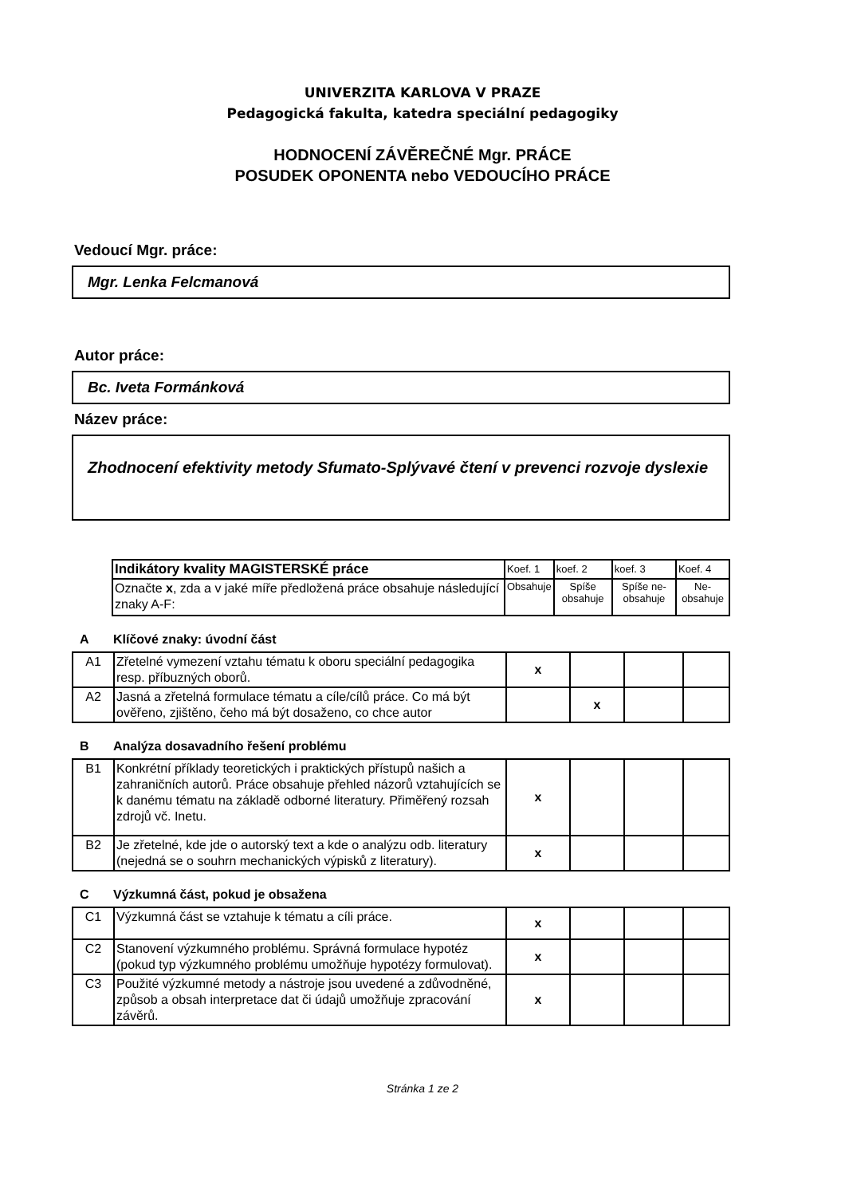UNIVERZITA KARLOVA V PRAZE
Pedagogická fakulta, katedra speciální pedagogiky
HODNOCENÍ ZÁVĚREČNÉ Mgr. PRÁCE
POSUDEK OPONENTA nebo VEDOUCÍHO PRÁCE
Vedoucí Mgr. práce:
Mgr. Lenka Felcmanová
Autor práce:
Bc. Iveta Formánková
Název práce:
Zhodnocení efektivity metody Sfumato-Splývavé čtení v prevenci rozvoje dyslexie
| Indikátory kvality MAGISTERSKÉ práce | Koef. 1 | koef. 2 | koef. 3 | Koef. 4 |
| Označte x , zda a v jaké míře předložená práce obsahuje následující znaky A-F: | Obsahuje | Spíše obsahuje | Spíše ne-obsahuje | Ne-obsahuje |
A Klíčové znaky: úvodní část
| A1 | Zřetelné vymezení vztahu tématu k oboru speciální pedagogika resp. příbuzných oborů. | x | | | |
| A2 | Jasná a zřetelná formulace tématu a cíle/cílů práce. Co má být ověřeno, zjištěno, čeho má být dosaženo, co chce autor | | x | | |
B Analýza dosavadního řešení problému
| B1 | Konkrétní příklady teoretických i praktických přístupů našich a zahraničních autorů. Práce obsahuje přehled názorů vztahujících se k danému tématu na základě odborné literatury. Přiměřený rozsah zdrojů vč. Inetu. | x | | | |
| B2 | Je zřetelné, kde jde o autorský text a kde o analýzu odb. literatury (nejedná se o souhrn mechanických výpisků z literatury). | x | | | |
C Výzkumná část, pokud je obsažena
| C1 | Výzkumná část se vztahuje k tématu a cíli práce. | x | | | |
| C2 | Stanovení výzkumného problému. Správná formulace hypotéz (pokud typ výzkumného problému umožňuje hypotézy formulovat). | x | | | |
| C3 | Použité výzkumné metody a nástroje jsou uvedené a zdůvodněné, způsob a obsah interpretace dat či údajů umožňuje zpracování závěrů. | x | | | |
Stránka 1 ze 2